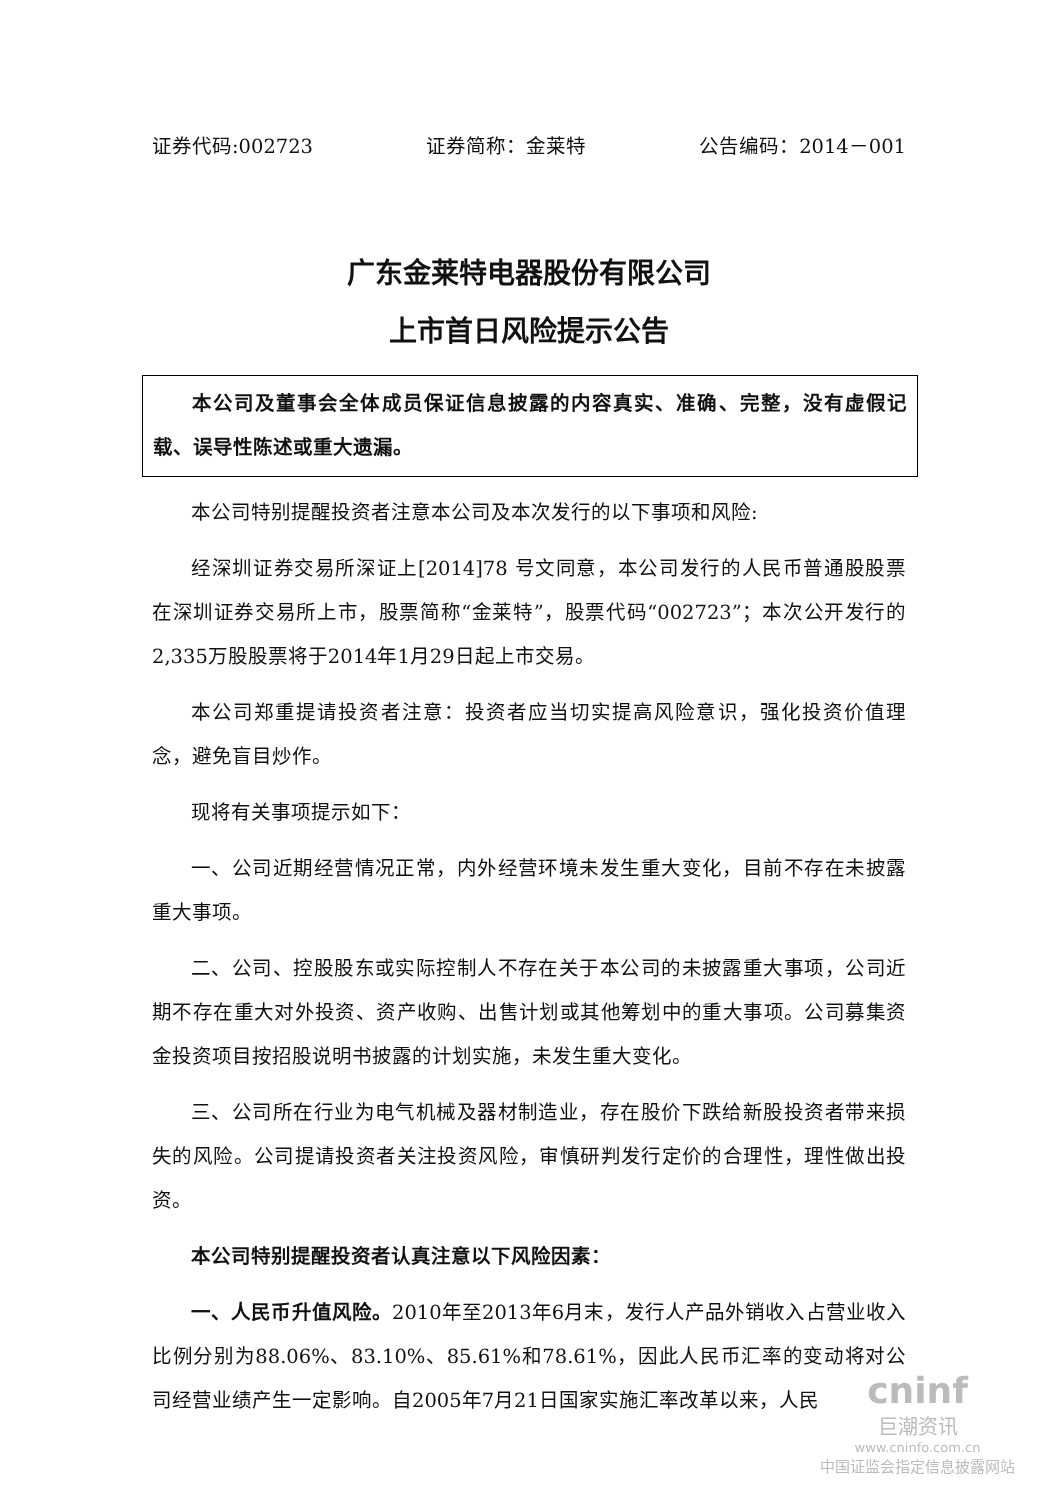证券代码:002723 证券简称：金莱特 公告编码：2014－001
广东金莱特电器股份有限公司
上市首日风险提示公告
本公司及董事会全体成员保证信息披露的内容真实、准确、完整，没有虚假记载、误导性陈述或重大遗漏。
本公司特别提醒投资者注意本公司及本次发行的以下事项和风险:
经深圳证券交易所深证上[2014]78 号文同意，本公司发行的人民币普通股股票在深圳证券交易所上市，股票简称“金莱特”，股票代码“002723”；本次公开发行的2,335万股股票将于2014年1月29日起上市交易。
本公司郑重提请投资者注意：投资者应当切实提高风险意识，强化投资价值理念，避免盲目炒作。
现将有关事项提示如下：
一、公司近期经营情况正常，内外经营环境未发生重大变化，目前不存在未披露重大事项。
二、公司、控股股东或实际控制人不存在关于本公司的未披露重大事项，公司近期不存在重大对外投资、资产收购、出售计划或其他筹划中的重大事项。公司募集资金投资项目按招股说明书披露的计划实施，未发生重大变化。
三、公司所在行业为电气机械及器材制造业，存在股价下跌给新股投资者带来损失的风险。公司提请投资者关注投资风险，审慎研判发行定价的合理性，理性做出投资。
本公司特别提醒投资者认真注意以下风险因素：
一、人民币升值风险。2010年至2013年6月末，发行人产品外销收入占营业收入比例分别为88.06%、83.10%、85.61%和78.61%，因此人民币汇率的变动将对公司经营业绩产生一定影响。自2005年7月21日国家实施汇率改革以来，人民
cninf
巨潮资讯
www.cninfo.com.cn
中国证监会指定信息披露网站